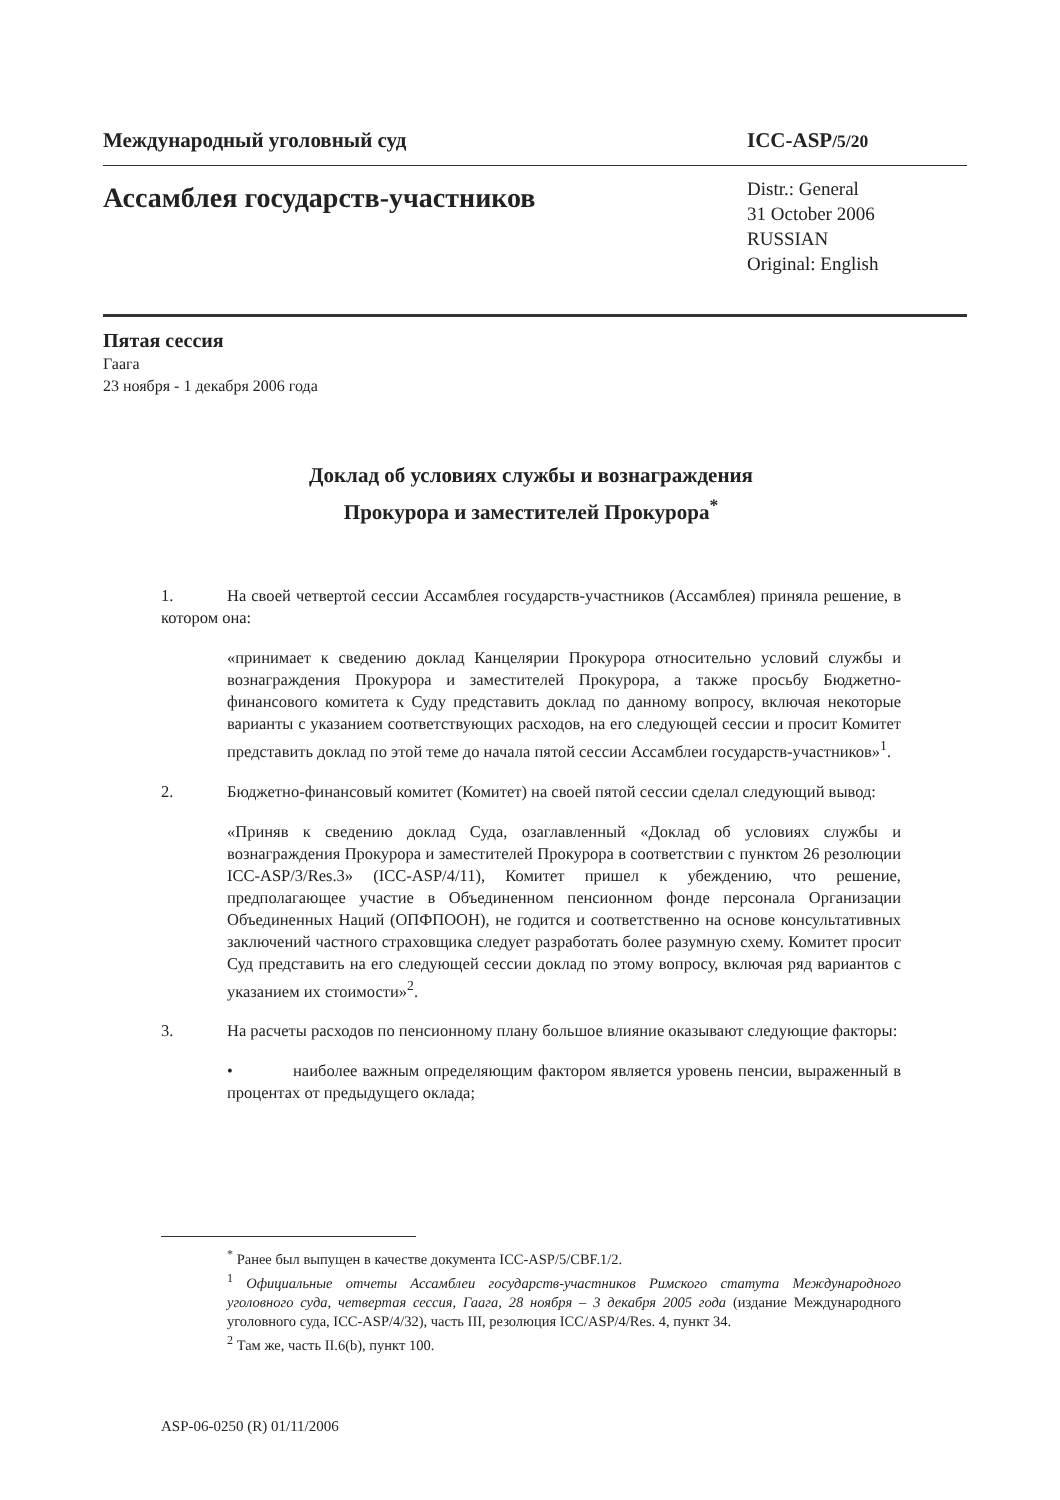Международный уголовный суд ICC-ASP/5/20
Ассамблея государств-участников Distr.: General
31 October 2006
RUSSIAN
Original: English
Пятая сессия
Гаага
23 ноября - 1 декабря 2006 года
Доклад об условиях службы и вознаграждения
Прокурора и заместителей Прокурора<sup>*</sup>
1. На своей четвертой сессии Ассамблея государств-участников (Ассамблея) приняла решение, в котором она:
«принимает к сведению доклад Канцелярии Прокурора относительно условий службы и вознаграждения Прокурора и заместителей Прокурора, а также просьбу Бюджетно-финансового комитета к Суду представить доклад по данному вопросу, включая некоторые варианты с указанием соответствующих расходов, на его следующей сессии и просит Комитет представить доклад по этой теме до начала пятой сессии Ассамблеи государств-участников»<sup>1</sup>.
2. Бюджетно-финансовый комитет (Комитет) на своей пятой сессии сделал следующий вывод:
«Приняв к сведению доклад Суда, озаглавленный «Доклад об условиях службы и вознаграждения Прокурора и заместителей Прокурора в соответствии с пунктом 26 резолюции ICC-ASP/3/Res.3» (ICC-ASP/4/11), Комитет пришел к убеждению, что решение, предполагающее участие в Объединенном пенсионном фонде персонала Организации Объединенных Наций (ОПФПООН), не годится и соответственно на основе консультативных заключений частного страховщика следует разработать более разумную схему. Комитет просит Суд представить на его следующей сессии доклад по этому вопросу, включая ряд вариантов с указанием их стоимости»<sup>2</sup>.
3. На расчеты расходов по пенсионному плану большое влияние оказывают следующие факторы:
• наиболее важным определяющим фактором является уровень пенсии, выраженный в процентах от предыдущего оклада;
<sup>*</sup> Ранее был выпущен в качестве документа ICC-ASP/5/CBF.1/2.
<sup>1</sup> Официальные отчеты Ассамблеи государств-участников Римского статута Международного уголовного суда, четвертая сессия, Гаага, 28 ноября – 3 декабря 2005 года (издание Международного уголовного суда, ICC-ASP/4/32), часть III, резолюция ICC/ASP/4/Res. 4, пункт 34.
<sup>2</sup> Там же, часть II.6(b), пункт 100.
ASP-06-0250 (R) 01/11/2006